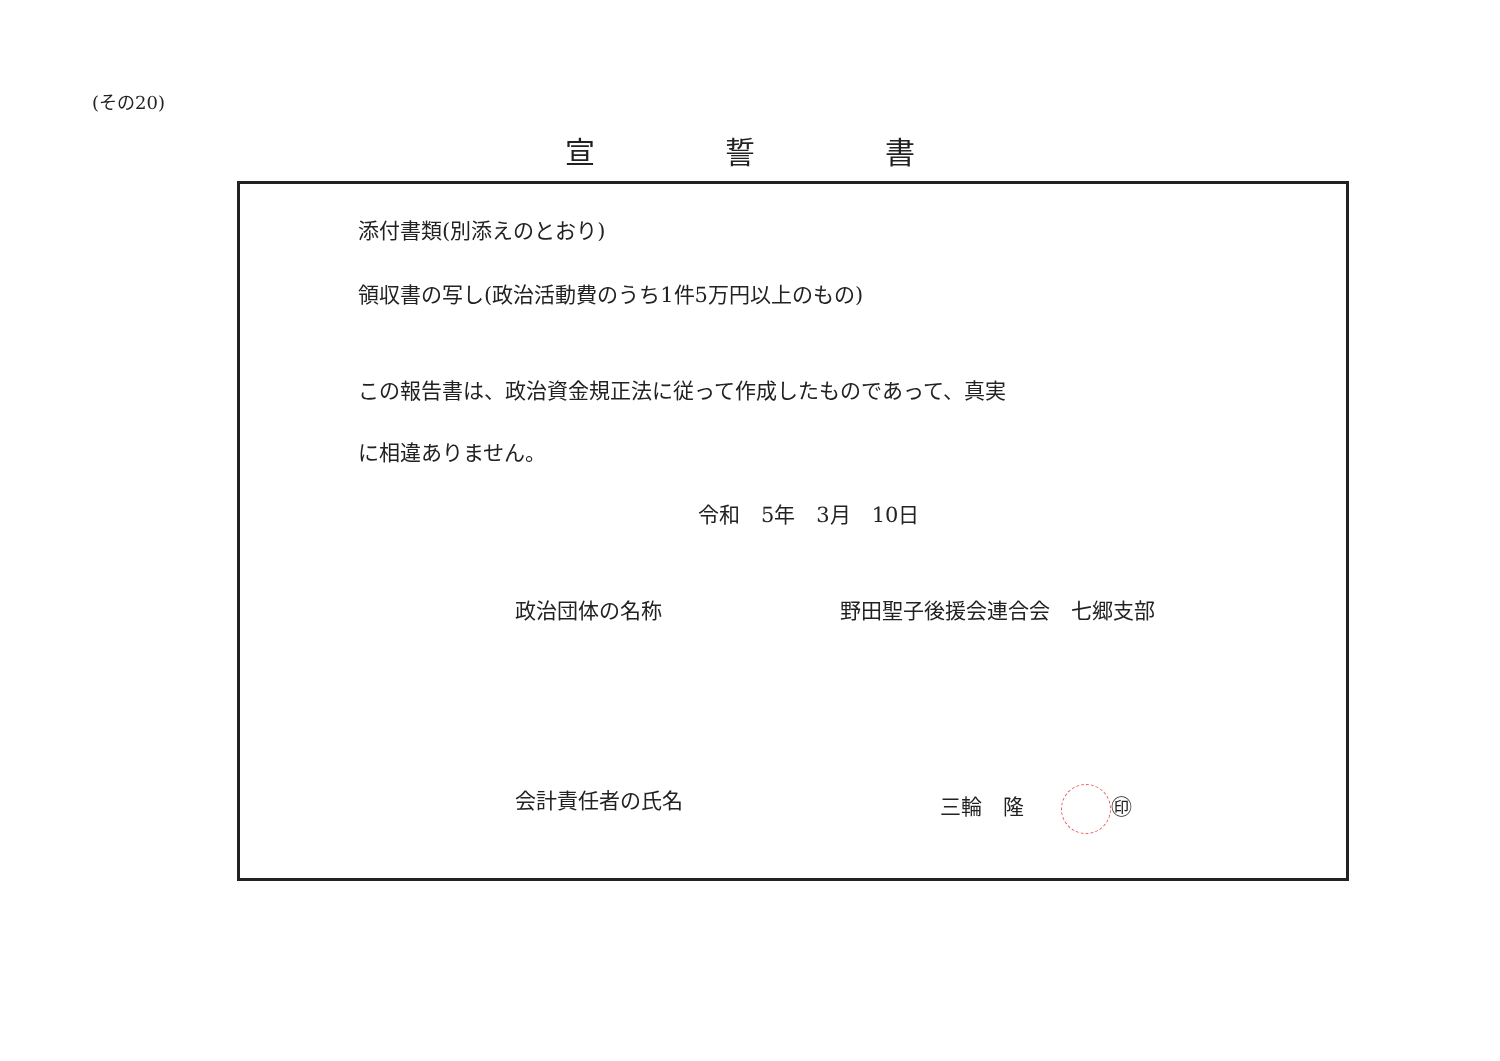(その20)
宣 誓 書
添付書類(別添えのとおり)
領収書の写し(政治活動費のうち1件5万円以上のもの)
この報告書は、政治資金規正法に従って作成したものであって、真実
に相違ありません。
令和　5年　3月　10日
政治団体の名称 野田聖子後援会連合会　七郷支部
会計責任者の氏名 三輪　隆 ㊞